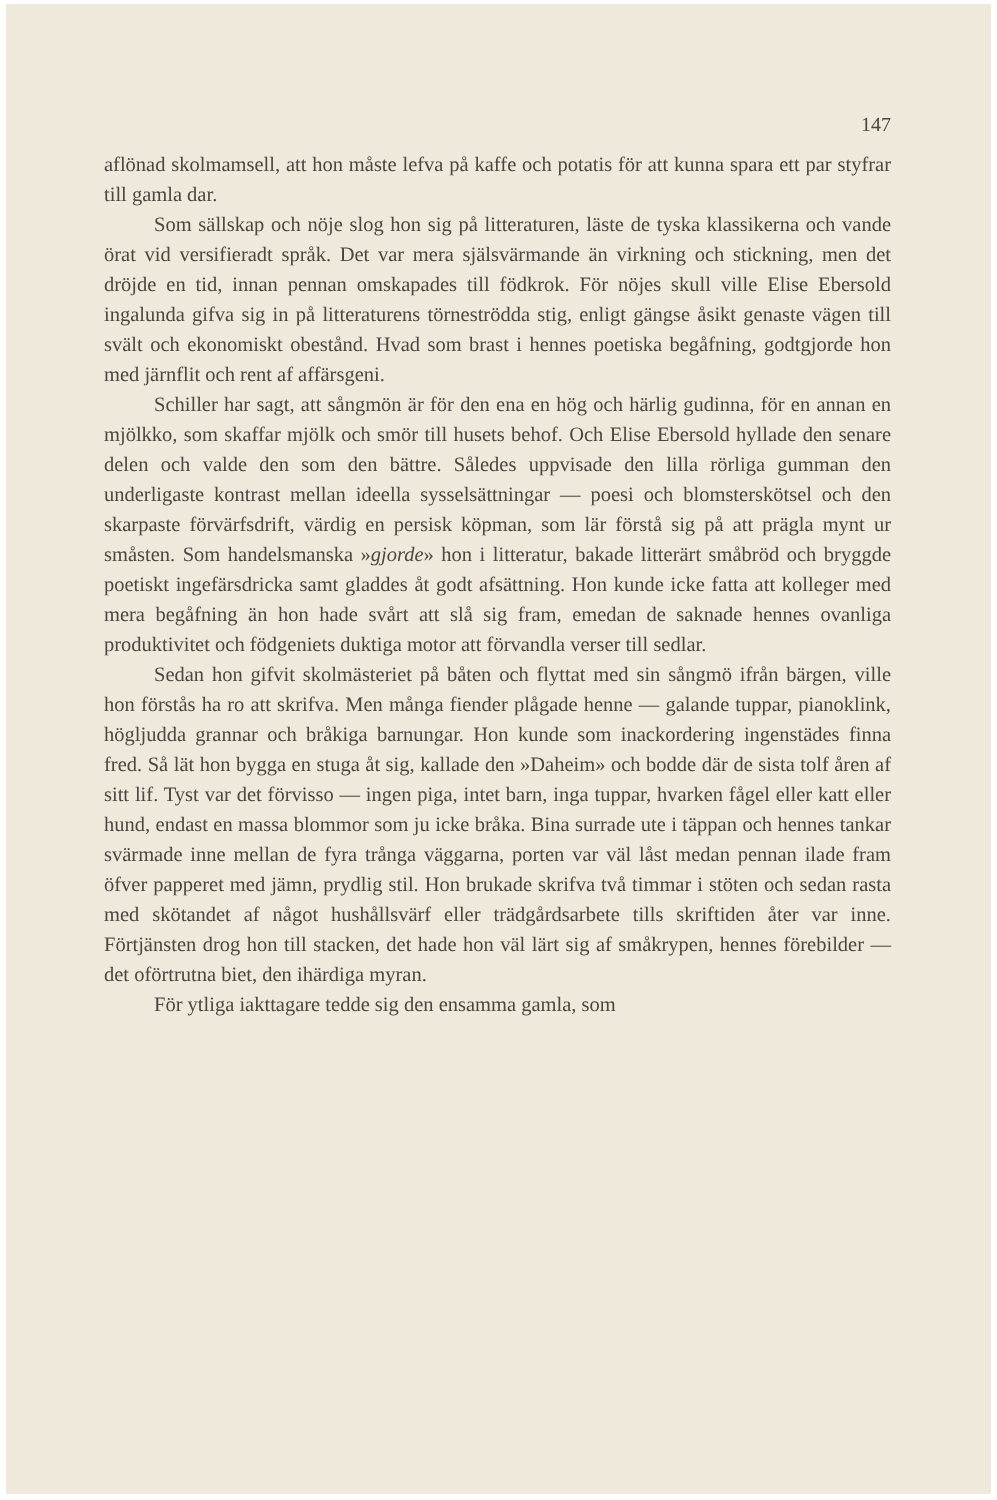147
aflönad skolmamsell, att hon måste lefva på kaffe och potatis för att kunna spara ett par styfrar till gamla dar.
Som sällskap och nöje slog hon sig på litteraturen, läste de tyska klassikerna och vande örat vid versifieradt språk. Det var mera själsvärmande än virkning och stickning, men det dröjde en tid, innan pennan omskapades till födkrok. För nöjes skull ville Elise Ebersold ingalunda gifva sig in på litteraturens törneströdda stig, enligt gängse åsikt genaste vägen till svält och ekonomiskt obestånd. Hvad som brast i hennes poetiska begåfning, godtgjorde hon med järnflit och rent af affärsgeni.
Schiller har sagt, att sångmön är för den ena en hög och härlig gudinna, för en annan en mjölkko, som skaffar mjölk och smör till husets behof. Och Elise Ebersold hyllade den senare delen och valde den som den bättre. Således uppvisade den lilla rörliga gumman den underligaste kontrast mellan ideella sysselsättningar — poesi och blomsterskötsel och den skarpaste förvärfsdrift, värdig en persisk köpman, som lär förstå sig på att prägla mynt ur småsten. Som handelsmanska »gjorde» hon i litteratur, bakade litterärt småbröd och bryggde poetiskt ingefärsdricka samt gladdes åt godt afsättning. Hon kunde icke fatta att kolleger med mera begåfning än hon hade svårt att slå sig fram, emedan de saknade hennes ovanliga produktivitet och födgeniets duktiga motor att förvandla verser till sedlar.
Sedan hon gifvit skolmästeriet på båten och flyttat med sin sångmö ifrån bärgen, ville hon förstås ha ro att skrifva. Men många fiender plågade henne — galande tuppar, pianoklink, högljudda grannar och bråkiga barnungar. Hon kunde som inackordering ingenstädes finna fred. Så lät hon bygga en stuga åt sig, kallade den »Daheim» och bodde där de sista tolf åren af sitt lif. Tyst var det förvisso — ingen piga, intet barn, inga tuppar, hvarken fågel eller katt eller hund, endast en massa blommor som ju icke bråka. Bina surrade ute i täppan och hennes tankar svärmade inne mellan de fyra trånga väggarna, porten var väl låst medan pennan ilade fram öfver papperet med jämn, prydlig stil. Hon brukade skrifva två timmar i stöten och sedan rasta med skötandet af något hushållsvärf eller trädgårdsarbete tills skriftiden åter var inne. Förtjänsten drog hon till stacken, det hade hon väl lärt sig af småkrypen, hennes förebilder — det oförtrutna biet, den ihärdiga myran.
För ytliga iakttagare tedde sig den ensamma gamla, som